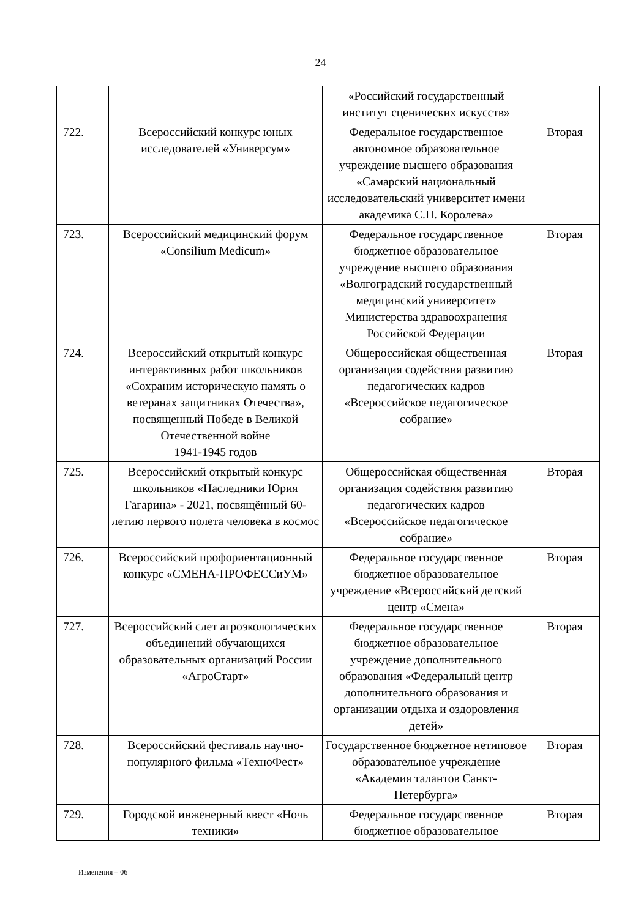24
| | | «Российский государственный институт сценических искусств» | |
| 722. | Всероссийский конкурс юных исследователей «Универсум» | Федеральное государственное автономное образовательное учреждение высшего образования «Самарский национальный исследовательский университет имени академика С.П. Королева» | Вторая |
| 723. | Всероссийский медицинский форум «Consilium Medicum» | Федеральное государственное бюджетное образовательное учреждение высшего образования «Волгоградский государственный медицинский университет» Министерства здравоохранения Российской Федерации | Вторая |
| 724. | Всероссийский открытый конкурс интерактивных работ школьников «Сохраним историческую память о ветеранах защитниках Отечества», посвященный Победе в Великой Отечественной войне 1941-1945 годов | Общероссийская общественная организация содействия развитию педагогических кадров «Всероссийское педагогическое собрание» | Вторая |
| 725. | Всероссийский открытый конкурс школьников «Наследники Юрия Гагарина» - 2021, посвящённый 60-летию первого полета человека в космос | Общероссийская общественная организация содействия развитию педагогических кадров «Всероссийское педагогическое собрание» | Вторая |
| 726. | Всероссийский профориентационный конкурс «СМЕНА-ПРОФЕССиУМ» | Федеральное государственное бюджетное образовательное учреждение «Всероссийский детский центр «Смена» | Вторая |
| 727. | Всероссийский слет агроэкологических объединений обучающихся образовательных организаций России «АгроСтарт» | Федеральное государственное бюджетное образовательное учреждение дополнительного образования «Федеральный центр дополнительного образования и организации отдыха и оздоровления детей» | Вторая |
| 728. | Всероссийский фестиваль научно-популярного фильма «ТехноФест» | Государственное бюджетное нетиповое образовательное учреждение «Академия талантов Санкт-Петербурга» | Вторая |
| 729. | Городской инженерный квест «Ночь техники» | Федеральное государственное бюджетное образовательное | Вторая |
Изменения – 06